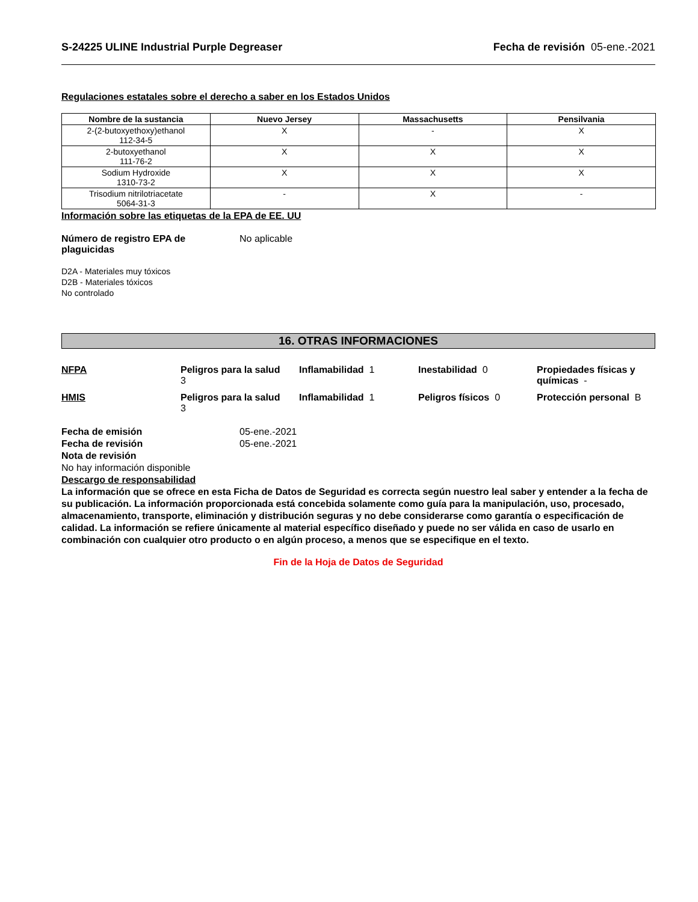S-24225 ULINE Industrial Purple Degreaser Fecha de revisión 05-ene.-2021
Regulaciones estatales sobre el derecho a saber en los Estados Unidos
| Nombre de la sustancia | Nuevo Jersey | Massachusetts | Pensilvania |
| --- | --- | --- | --- |
| 2-(2-butoxyethoxy)ethanol 112-34-5 | X | - | X |
| 2-butoxyethanol 111-76-2 | X | X | X |
| Sodium Hydroxide 1310-73-2 | X | X | X |
| Trisodium nitrilotriacetate 5064-31-3 | - | X | - |
Información sobre las etiquetas de la EPA de EE. UU
Número de registro EPA de plaguicidas
No aplicable
D2A - Materiales muy tóxicos
D2B - Materiales tóxicos
No controlado
16. OTRAS INFORMACIONES
NFPA
Peligros para la salud
3
Inflamabilidad 1
Inestabilidad 0
Propiedades físicas y químicas -
HMIS
Peligros para la salud
3
Inflamabilidad 1
Peligros físicos 0
Protección personal B
Fecha de emisión 05-ene.-2021
Fecha de revisión 05-ene.-2021
Nota de revisión
No hay información disponible
Descargo de responsabilidad
La información que se ofrece en esta Ficha de Datos de Seguridad es correcta según nuestro leal saber y entender a la fecha de su publicación. La información proporcionada está concebida solamente como guía para la manipulación, uso, procesado, almacenamiento, transporte, eliminación y distribución seguras y no debe considerarse como garantía o especificación de calidad. La información se refiere únicamente al material específico diseñado y puede no ser válida en caso de usarlo en combinación con cualquier otro producto o en algún proceso, a menos que se especifique en el texto.
Fin de la Hoja de Datos de Seguridad